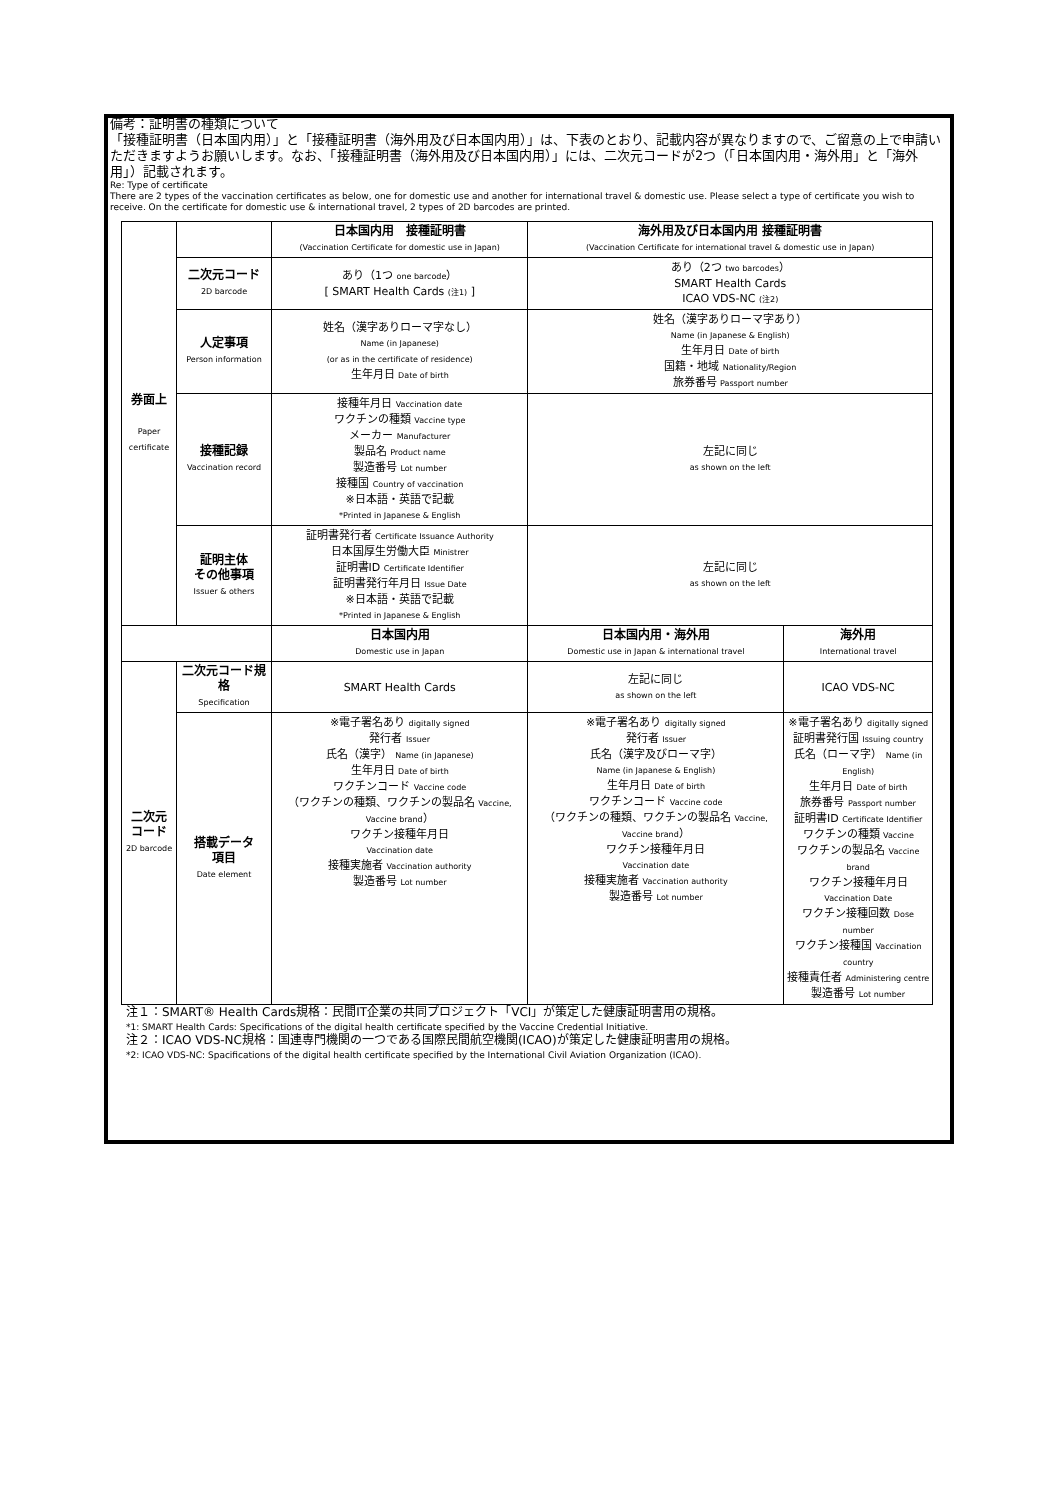備考：証明書の種類について
「接種証明書（日本国内用）」と「接種証明書（海外用及び日本国内用）」は、下表のとおり、記載内容が異なりますので、ご留意の上で申請いただきますようお願いします。なお、「接種証明書（海外用及び日本国内用）」には、二次元コードが2つ（「日本国内用・海外用」と「海外用」）記載されます。
Re: Type of certificate
There are 2 types of the vaccination certificates as below, one for domestic use and another for international travel & domestic use. Please select a type of certificate you wish to receive. On the certificate for domestic use & international travel, 2 types of 2D barcodes are printed.
| 券面上 Paper certificate | | 日本国内用 接種証明書 (Vaccination Certificate for domestic use in Japan) | 海外用及び日本国内用 接種証明書 (Vaccination Certificate for international travel & domestic use in Japan) | |
| | 二次元コード 2D barcode | あり（1つ one barcode ） [ SMART Health Cards (注1) ] | あり（2つ two barcodes ） SMART Health Cards ICAO VDS-NC (注2) | |
| | 人定事項 Person information | 姓名（漢字ありローマ字なし） Name (in Japanese) (or as in the certificate of residence) 生年月日 Date of birth | 姓名（漢字ありローマ字あり） Name (in Japanese & English) 生年月日 Date of birth 国籍・地域 Nationality/Region 旅券番号 Passport number | |
| | 接種記録 Vaccination record | 接種年月日 Vaccination date ワクチンの種類 Vaccine type メーカー Manufacturer 製品名 Product name 製造番号 Lot number 接種国 Country of vaccination ※日本語・英語で記載 *Printed in Japanese & English | 左記に同じ as shown on the left | |
| | 証明主体 その他事項 Issuer & others | 証明書発行者 Certificate Issuance Authority 日本国厚生労働大臣 Ministrer 証明書ID Certificate Identifier 証明書発行年月日 Issue Date ※日本語・英語で記載 *Printed in Japanese & English | 左記に同じ as shown on the left | |
| | | 日本国内用 Domestic use in Japan | 日本国内用・海外用 Domestic use in Japan & international travel | 海外用 International travel |
| 二次元 コード 2D barcode | 二次元コード規格 Specification | SMART Health Cards | 左記に同じ as shown on the left | ICAO VDS-NC |
| | 搭載データ 項目 Date element | ※電子署名あり digitally signed 発行者 Issuer 氏名（漢字） Name (in Japanese) 生年月日 Date of birth ワクチンコード Vaccine code （ワクチンの種類、ワクチンの製品名 Vaccine, Vaccine brand ） ワクチン接種年月日 Vaccination date 接種実施者 Vaccination authority 製造番号 Lot number | ※電子署名あり digitally signed 発行者 Issuer 氏名（漢字及びローマ字） Name (in Japanese & English) 生年月日 Date of birth ワクチンコード Vaccine code （ワクチンの種類、ワクチンの製品名 Vaccine, Vaccine brand ） ワクチン接種年月日 Vaccination date 接種実施者 Vaccination authority 製造番号 Lot number | ※電子署名あり digitally signed 証明書発行国 Issuing country 氏名（ローマ字） Name (in English) 生年月日 Date of birth 旅券番号 Passport number 証明書ID Certificate Identifier ワクチンの種類 Vaccine ワクチンの製品名 Vaccine brand ワクチン接種年月日 Vaccination Date ワクチン接種回数 Dose number ワクチン接種国 Vaccination country 接種責任者 Administering centre 製造番号 Lot number |
注１：SMART® Health Cards規格：民間IT企業の共同プロジェクト「VCI」が策定した健康証明書用の規格。
*1: SMART Health Cards: Specifications of the digital health certificate specified by the Vaccine Credential Initiative.
注２：ICAO VDS-NC規格：国連専門機関の一つである国際民間航空機関(ICAO)が策定した健康証明書用の規格。
*2: ICAO VDS-NC: Spacifications of the digital health certificate specified by the International Civil Aviation Organization (ICAO).